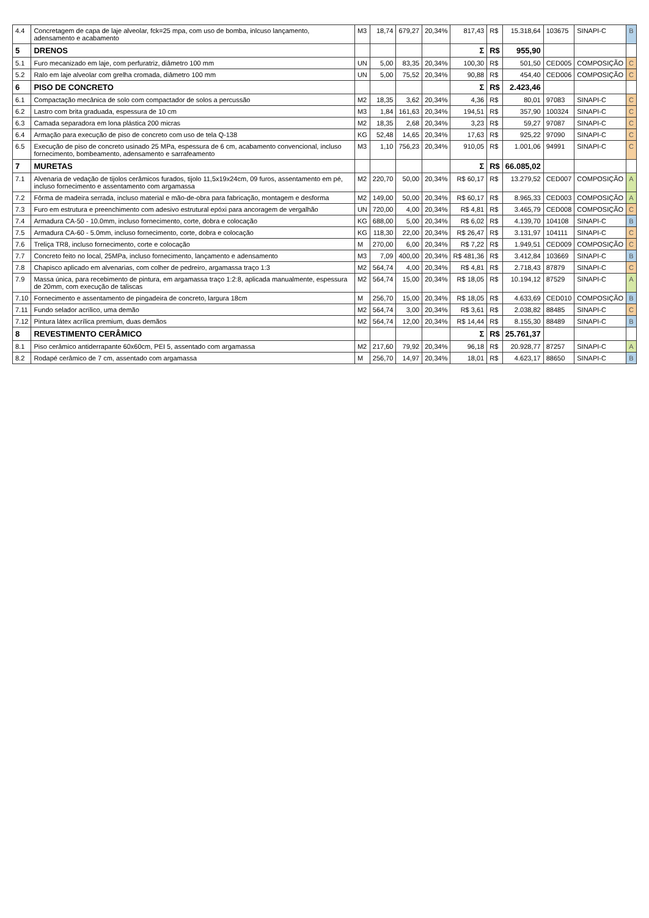| 4.4 | Concretagem de capa de laje alveolar, fck=25 mpa, com uso de bomba, inlcuso lançamento, adensamento e acabamento | M3 | 18,74 | 679,27 | 20,34% | 817,43 | R$ | 15.318,64 | 103675 | SINAPI-C | B |
| 5 | DRENOS | | | | | Σ | R$ | 955,90 | | | |
| 5.1 | Furo mecanizado em laje, com perfuratriz, diâmetro 100 mm | UN | 5,00 | 83,35 | 20,34% | 100,30 | R$ | 501,50 | CED005 | COMPOSIÇÃO | C |
| 5.2 | Ralo em laje alveolar com grelha cromada, diâmetro 100 mm | UN | 5,00 | 75,52 | 20,34% | 90,88 | R$ | 454,40 | CED006 | COMPOSIÇÃO | C |
| 6 | PISO DE CONCRETO | | | | | Σ | R$ | 2.423,46 | | | |
| 6.1 | Compactação mecânica de solo com compactador de solos a percussão | M2 | 18,35 | 3,62 | 20,34% | 4,36 | R$ | 80,01 | 97083 | SINAPI-C | C |
| 6.2 | Lastro com brita graduada, espessura de 10 cm | M3 | 1,84 | 161,63 | 20,34% | 194,51 | R$ | 357,90 | 100324 | SINAPI-C | C |
| 6.3 | Camada separadora em lona plástica 200 micras | M2 | 18,35 | 2,68 | 20,34% | 3,23 | R$ | 59,27 | 97087 | SINAPI-C | C |
| 6.4 | Armação para execução de piso de concreto com uso de tela Q-138 | KG | 52,48 | 14,65 | 20,34% | 17,63 | R$ | 925,22 | 97090 | SINAPI-C | C |
| 6.5 | Execução de piso de concreto usinado 25 MPa, espessura de 6 cm, acabamento convencional, incluso fornecimento, bombeamento, adensamento e sarrafeamento | M3 | 1,10 | 756,23 | 20,34% | 910,05 | R$ | 1.001,06 | 94991 | SINAPI-C | C |
| 7 | MURETAS | | | | | Σ | R$ | 66.085,02 | | | |
| 7.1 | Alvenaria de vedação de tijolos cerâmicos furados, tijolo 11,5x19x24cm, 09 furos, assentamento em pé, incluso fornecimento e assentamento com argamassa | M2 | 220,70 | 50,00 | 20,34% | R$ 60,17 | R$ | 13.279,52 | CED007 | COMPOSIÇÃO | A |
| 7.2 | Fôrma de madeira serrada, incluso material e mão-de-obra para fabricação, montagem e desforma | M2 | 149,00 | 50,00 | 20,34% | R$ 60,17 | R$ | 8.965,33 | CED003 | COMPOSIÇÃO | A |
| 7.3 | Furo em estrutura e preenchimento com adesivo estrutural epóxi para ancoragem de vergalhão | UN | 720,00 | 4,00 | 20,34% | R$ 4,81 | R$ | 3.465,79 | CED008 | COMPOSIÇÃO | C |
| 7.4 | Armadura CA-50 - 10.0mm, incluso fornecimento, corte, dobra e colocação | KG | 688,00 | 5,00 | 20,34% | R$ 6,02 | R$ | 4.139,70 | 104108 | SINAPI-C | B |
| 7.5 | Armadura CA-60 - 5.0mm, incluso fornecimento, corte, dobra e colocação | KG | 118,30 | 22,00 | 20,34% | R$ 26,47 | R$ | 3.131,97 | 104111 | SINAPI-C | C |
| 7.6 | Treliça TR8, incluso fornecimento, corte e colocação | M | 270,00 | 6,00 | 20,34% | R$ 7,22 | R$ | 1.949,51 | CED009 | COMPOSIÇÃO | C |
| 7.7 | Concreto feito no local, 25MPa, incluso fornecimento, lançamento e adensamento | M3 | 7,09 | 400,00 | 20,34% | R$ 481,36 | R$ | 3.412,84 | 103669 | SINAPI-C | B |
| 7.8 | Chapisco aplicado em alvenarias, com colher de pedreiro, argamassa traço 1:3 | M2 | 564,74 | 4,00 | 20,34% | R$ 4,81 | R$ | 2.718,43 | 87879 | SINAPI-C | C |
| 7.9 | Massa única, para recebimento de pintura, em argamassa traço 1:2:8, aplicada manualmente, espessura de 20mm, com execução de taliscas | M2 | 564,74 | 15,00 | 20,34% | R$ 18,05 | R$ | 10.194,12 | 87529 | SINAPI-C | A |
| 7.10 | Fornecimento e assentamento de pingadeira de concreto, largura 18cm | M | 256,70 | 15,00 | 20,34% | R$ 18,05 | R$ | 4.633,69 | CED010 | COMPOSIÇÃO | B |
| 7.11 | Fundo selador acrílico, uma demão | M2 | 564,74 | 3,00 | 20,34% | R$ 3,61 | R$ | 2.038,82 | 88485 | SINAPI-C | C |
| 7.12 | Pintura látex acrílica premium, duas demãos | M2 | 564,74 | 12,00 | 20,34% | R$ 14,44 | R$ | 8.155,30 | 88489 | SINAPI-C | B |
| 8 | REVESTIMENTO CERÂMICO | | | | | Σ | R$ | 25.761,37 | | | |
| 8.1 | Piso cerâmico antiderrapante 60x60cm, PEI 5, assentado com argamassa | M2 | 217,60 | 79,92 | 20,34% | 96,18 | R$ | 20.928,77 | 87257 | SINAPI-C | A |
| 8.2 | Rodapé cerâmico de 7 cm, assentado com argamassa | M | 256,70 | 14,97 | 20,34% | 18,01 | R$ | 4.623,17 | 88650 | SINAPI-C | B |